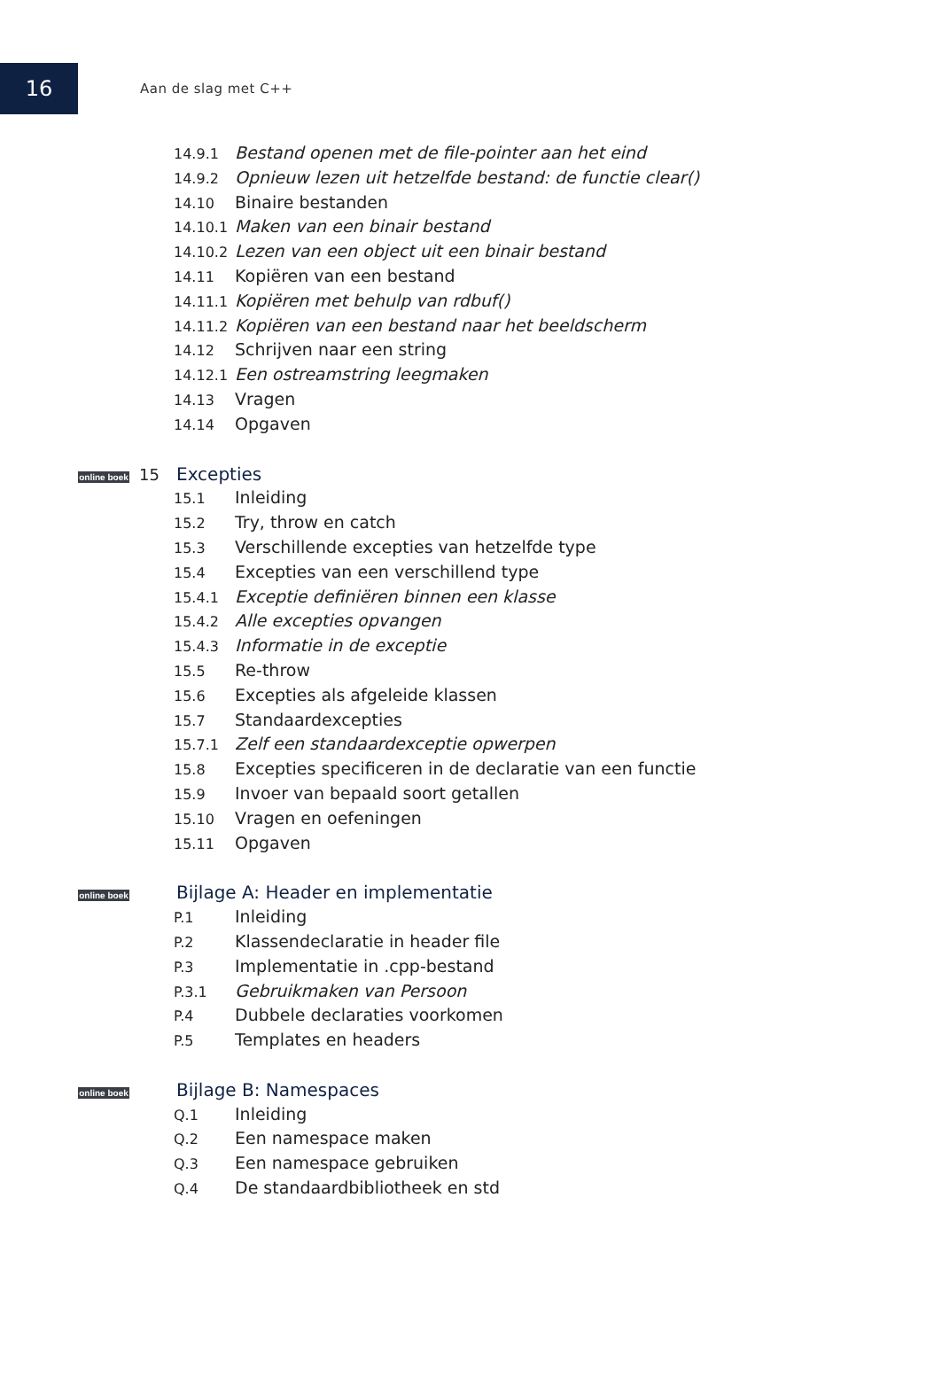16
Aan de slag met C++
14.9.1 Bestand openen met de file-pointer aan het eind
14.9.2 Opnieuw lezen uit hetzelfde bestand: de functie clear()
14.10 Binaire bestanden
14.10.1 Maken van een binair bestand
14.10.2 Lezen van een object uit een binair bestand
14.11 Kopiëren van een bestand
14.11.1 Kopiëren met behulp van rdbuf()
14.11.2 Kopiëren van een bestand naar het beeldscherm
14.12 Schrijven naar een string
14.12.1 Een ostreamstring leegmaken
14.13 Vragen
14.14 Opgaven
online boek 15 Excepties
15.1 Inleiding
15.2 Try, throw en catch
15.3 Verschillende excepties van hetzelfde type
15.4 Excepties van een verschillend type
15.4.1 Exceptie definiëren binnen een klasse
15.4.2 Alle excepties opvangen
15.4.3 Informatie in de exceptie
15.5 Re-throw
15.6 Excepties als afgeleide klassen
15.7 Standaardexcepties
15.7.1 Zelf een standaardexceptie opwerpen
15.8 Excepties specificeren in de declaratie van een functie
15.9 Invoer van bepaald soort getallen
15.10 Vragen en oefeningen
15.11 Opgaven
online boek Bijlage A: Header en implementatie
P.1 Inleiding
P.2 Klassendeclaratie in header file
P.3 Implementatie in .cpp-bestand
P.3.1 Gebruikmaken van Persoon
P.4 Dubbele declaraties voorkomen
P.5 Templates en headers
online boek Bijlage B: Namespaces
Q.1 Inleiding
Q.2 Een namespace maken
Q.3 Een namespace gebruiken
Q.4 De standaardbibliotheek en std